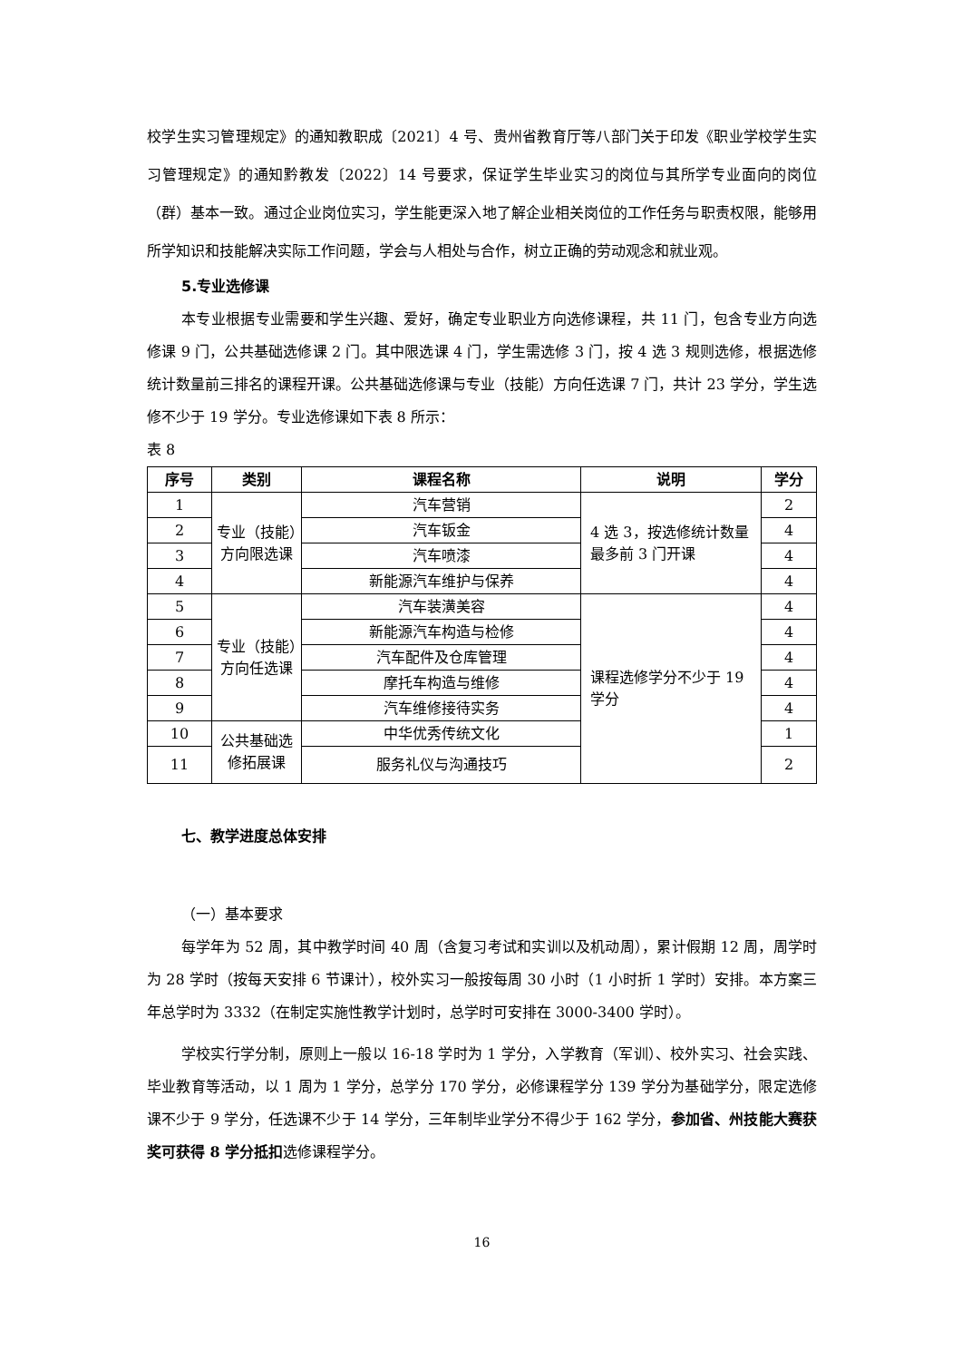校学生实习管理规定》的通知教职成〔2021〕4 号、贵州省教育厅等八部门关于印发《职业学校学生实习管理规定》的通知黔教发〔2022〕14 号要求，保证学生毕业实习的岗位与其所学专业面向的岗位（群）基本一致。通过企业岗位实习，学生能更深入地了解企业相关岗位的工作任务与职责权限，能够用所学知识和技能解决实际工作问题，学会与人相处与合作，树立正确的劳动观念和就业观。
5.专业选修课
本专业根据专业需要和学生兴趣、爱好，确定专业职业方向选修课程，共 11 门，包含专业方向选修课 9 门，公共基础选修课 2 门。其中限选课 4 门，学生需选修 3 门，按 4 选 3 规则选修，根据选修统计数量前三排名的课程开课。公共基础选修课与专业（技能）方向任选课 7 门，共计 23 学分，学生选修不少于 19 学分。专业选修课如下表 8 所示：
表 8
| 序号 | 类别 | 课程名称 | 说明 | 学分 |
| --- | --- | --- | --- | --- |
| 1 | 专业（技能）方向限选课 | 汽车营销 | 4 选 3，按选修统计数量最多前 3 门开课 | 2 |
| 2 | | 汽车钣金 | | 4 |
| 3 | | 汽车喷漆 | | 4 |
| 4 | | 新能源汽车维护与保养 | | 4 |
| 5 | 专业（技能）方向任选课 | 汽车装潢美容 | 课程选修学分不少于 19 学分 | 4 |
| 6 | | 新能源汽车构造与检修 | | 4 |
| 7 | | 汽车配件及仓库管理 | | 4 |
| 8 | | 摩托车构造与维修 | | 4 |
| 9 | | 汽车维修接待实务 | | 4 |
| 10 | 公共基础选修拓展课 | 中华优秀传统文化 | | 1 |
| 11 | | 服务礼仪与沟通技巧 | | 2 |
七、教学进度总体安排
（一）基本要求
每学年为 52 周，其中教学时间 40 周（含复习考试和实训以及机动周），累计假期 12 周，周学时为 28 学时（按每天安排 6 节课计），校外实习一般按每周 30 小时（1 小时折 1 学时）安排。本方案三年总学时为 3332（在制定实施性教学计划时，总学时可安排在 3000-3400 学时）。
学校实行学分制，原则上一般以 16-18 学时为 1 学分，入学教育（军训）、校外实习、社会实践、毕业教育等活动，以 1 周为 1 学分，总学分 170 学分，必修课程学分 139 学分为基础学分，限定选修课不少于 9 学分，任选课不少于 14 学分，三年制毕业学分不得少于 162 学分，参加省、州技能大赛获奖可获得 8 学分抵扣选修课程学分。
16